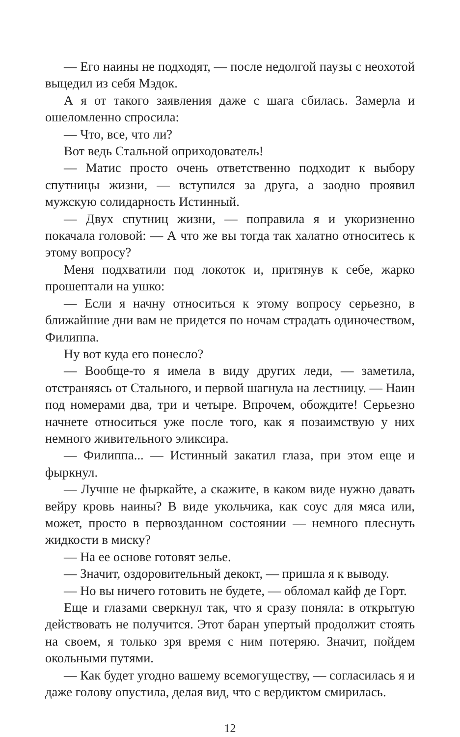— Его наины не подходят, — после недолгой паузы с неохотой выцедил из себя Мэдок.
А я от такого заявления даже с шага сбилась. Замерла и ошеломленно спросила:
— Что, все, что ли?
Вот ведь Стальной оприходователь!
— Матис просто очень ответственно подходит к выбору спутницы жизни, — вступился за друга, а заодно проявил мужскую солидарность Истинный.
— Двух спутниц жизни, — поправила я и укоризненно покачала головой: — А что же вы тогда так халатно относитесь к этому вопросу?
Меня подхватили под локоток и, притянув к себе, жарко прошептали на ушко:
— Если я начну относиться к этому вопросу серьезно, в ближайшие дни вам не придется по ночам страдать одиночеством, Филиппа.
Ну вот куда его понесло?
— Вообще-то я имела в виду других леди, — заметила, отстраняясь от Стального, и первой шагнула на лестницу. — Наин под номерами два, три и четыре. Впрочем, обождите! Серьезно начнете относиться уже после того, как я позаимствую у них немного живительного эликсира.
— Филиппа... — Истинный закатил глаза, при этом еще и фыркнул.
— Лучше не фыркайте, а скажите, в каком виде нужно давать вейру кровь наины? В виде укольчика, как соус для мяса или, может, просто в первозданном состоянии — немного плеснуть жидкости в миску?
— На ее основе готовят зелье.
— Значит, оздоровительный декокт, — пришла я к выводу.
— Но вы ничего готовить не будете, — обломал кайф де Горт.
Еще и глазами сверкнул так, что я сразу поняла: в открытую действовать не получится. Этот баран упертый продолжит стоять на своем, я только зря время с ним потеряю. Значит, пойдем окольными путями.
— Как будет угодно вашему всемогуществу, — согласилась я и даже голову опустила, делая вид, что с вердиктом смирилась.
12